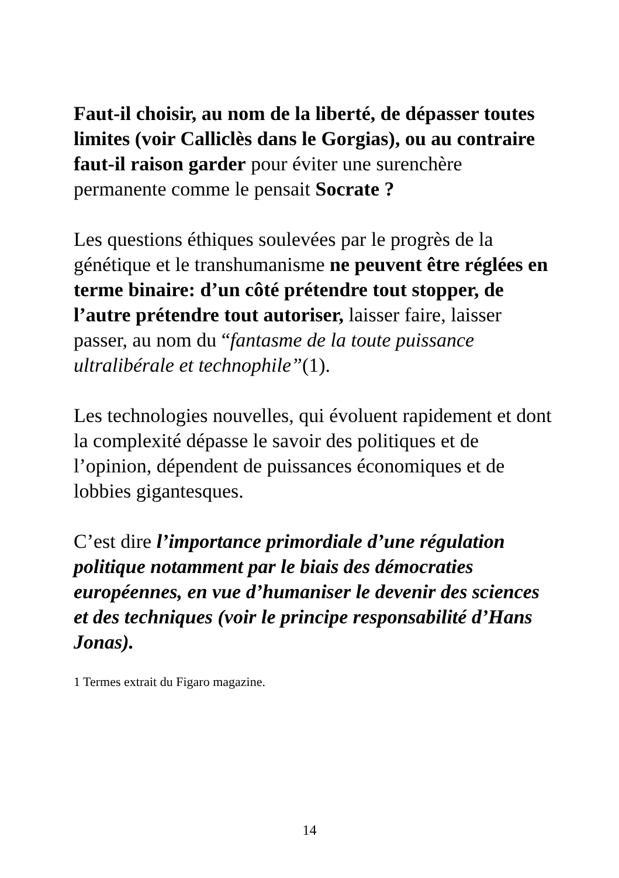Faut-il choisir, au nom de la liberté, de dépasser toutes limites (voir Calliclès dans le Gorgias), ou au contraire faut-il raison garder pour éviter une surenchère permanente comme le pensait Socrate ?
Les questions éthiques soulevées par le progrès de la génétique et le transhumanisme ne peuvent être réglées en terme binaire: d’un côté prétendre tout stopper, de l’autre prétendre tout autoriser, laisser faire, laisser passer, au nom du “fantasme de la toute puissance ultralibérale et technophile”(1).
Les technologies nouvelles, qui évoluent rapidement et dont la complexité dépasse le savoir des politiques et de l’opinion, dépendent de puissances économiques et de lobbies gigantesques.
C’est dire l’importance primordiale d’une régulation politique notamment par le biais des démocraties européennes, en vue d’humaniser le devenir des sciences et des techniques (voir le principe responsabilité d’Hans Jonas).
1 Termes extrait du Figaro magazine.
14